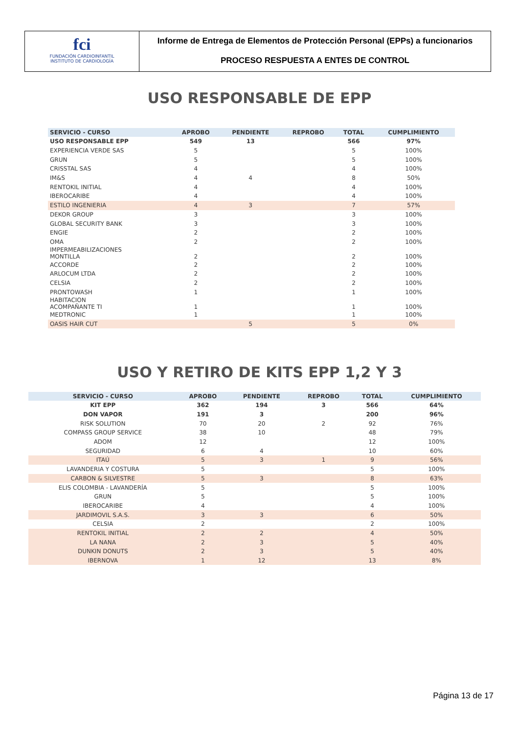fci
FUNDACIÓN CARDIOINFANTIL
INSTITUTO DE CARDIOLOGÍA
Informe de Entrega de Elementos de Protección Personal (EPPs) a funcionarios
PROCESO RESPUESTA A ENTES DE CONTROL
USO RESPONSABLE DE EPP
| SERVICIO - CURSO | APROBO | PENDIENTE | REPROBO | TOTAL | CUMPLIMIENTO |
| --- | --- | --- | --- | --- | --- |
| USO RESPONSABLE EPP | 549 | 13 | | 566 | 97% |
| EXPERIENCIA VERDE SAS | 5 | | | 5 | 100% |
| GRUN | 5 | | | 5 | 100% |
| CRISSTAL SAS | 4 | | | 4 | 100% |
| IM&S | 4 | 4 | | 8 | 50% |
| RENTOKIL INITIAL | 4 | | | 4 | 100% |
| IBEROCARIBE | 4 | | | 4 | 100% |
| ESTILO INGENIERIA | 4 | 3 | | 7 | 57% |
| DEKOR GROUP | 3 | | | 3 | 100% |
| GLOBAL SECURITY BANK | 3 | | | 3 | 100% |
| ENGIE | 2 | | | 2 | 100% |
| OMA | 2 | | | 2 | 100% |
| IMPERMEABILIZACIONES MONTILLA | 2 | | | 2 | 100% |
| ACCORDE | 2 | | | 2 | 100% |
| ARLOCUM LTDA | 2 | | | 2 | 100% |
| CELSIA | 2 | | | 2 | 100% |
| PRONTOWASH | 1 | | | 1 | 100% |
| HABITACION ACOMPAÑANTE TI | 1 | | | 1 | 100% |
| MEDTRONIC | 1 | | | 1 | 100% |
| OASIS HAIR CUT | | 5 | | 5 | 0% |
USO Y RETIRO DE KITS EPP 1,2 Y 3
| SERVICIO - CURSO | APROBO | PENDIENTE | REPROBO | TOTAL | CUMPLIMIENTO |
| --- | --- | --- | --- | --- | --- |
| KIT EPP | 362 | 194 | 3 | 566 | 64% |
| DON VAPOR | 191 | 3 | | 200 | 96% |
| RISK SOLUTION | 70 | 20 | 2 | 92 | 76% |
| COMPASS GROUP SERVICE | 38 | 10 | | 48 | 79% |
| ADOM | 12 | | | 12 | 100% |
| SEGURIDAD | 6 | 4 | | 10 | 60% |
| ITAÚ | 5 | 3 | 1 | 9 | 56% |
| LAVANDERIA Y COSTURA | 5 | | | 5 | 100% |
| CARBON & SILVESTRE | 5 | 3 | | 8 | 63% |
| ELIS COLOMBIA - LAVANDERÍA | 5 | | | 5 | 100% |
| GRUN | 5 | | | 5 | 100% |
| IBEROCARIBE | 4 | | | 4 | 100% |
| JARDIMOVIL S.A.S. | 3 | 3 | | 6 | 50% |
| CELSIA | 2 | | | 2 | 100% |
| RENTOKIL INITIAL | 2 | 2 | | 4 | 50% |
| LA NANA | 2 | 3 | | 5 | 40% |
| DUNKIN DONUTS | 2 | 3 | | 5 | 40% |
| IBERNOVA | 1 | 12 | | 13 | 8% |
Página 13 de 17